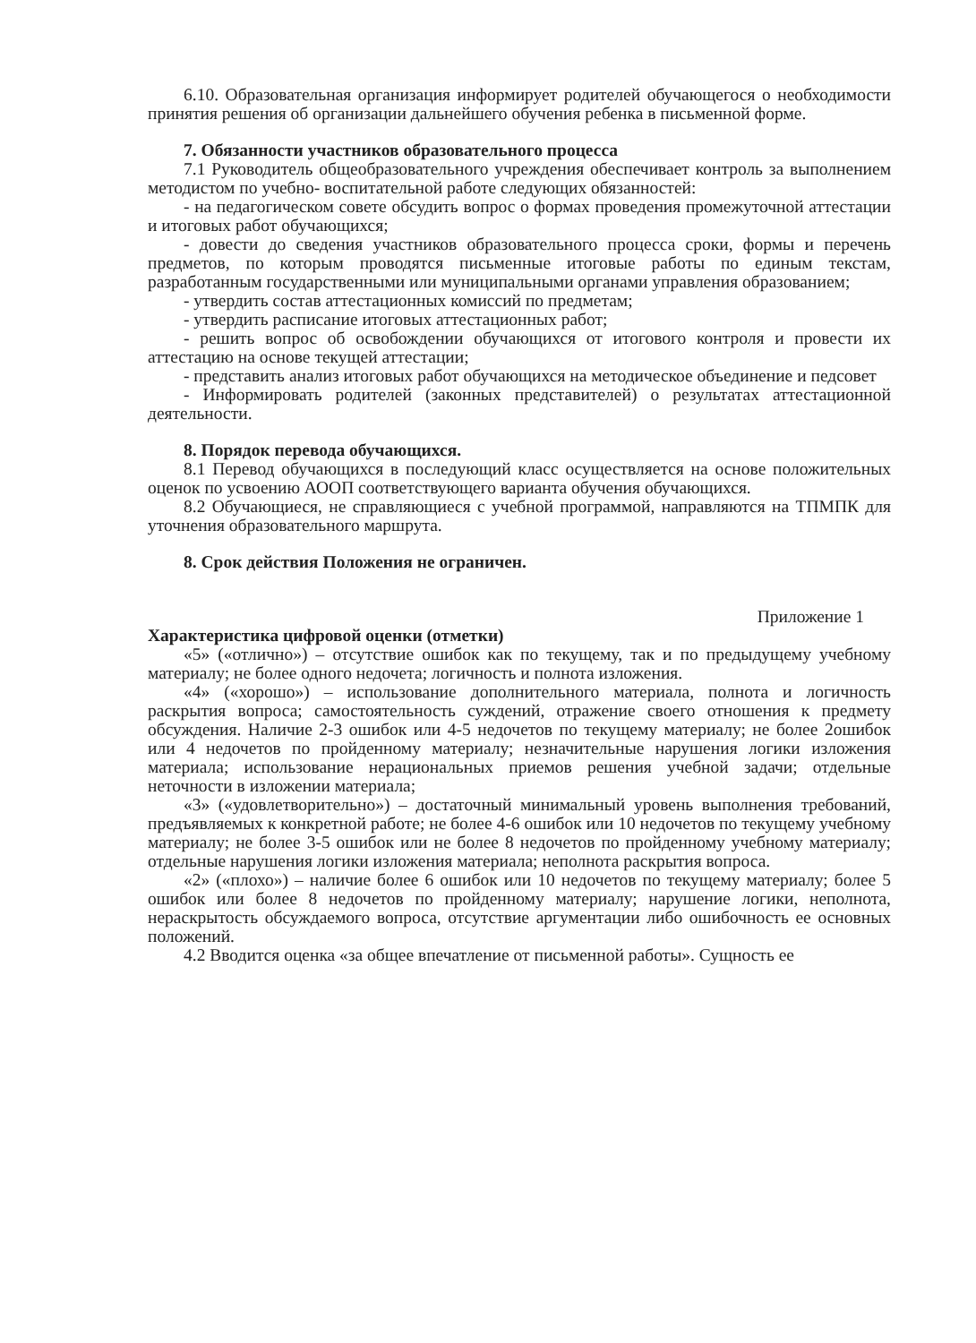6.10. Образовательная организация информирует родителей обучающегося о необходимости принятия решения об организации дальнейшего обучения ребенка в письменной форме.
7. Обязанности участников образовательного процесса
7.1 Руководитель общеобразовательного учреждения обеспечивает контроль за выполнением методистом по учебно- воспитательной работе следующих обязанностей:
- на педагогическом совете обсудить вопрос о формах проведения промежуточной аттестации и итоговых работ обучающихся;
- довести до сведения участников образовательного процесса сроки, формы и перечень предметов, по которым проводятся письменные итоговые работы по единым текстам, разработанным государственными или муниципальными органами управления образованием;
- утвердить состав аттестационных комиссий по предметам;
- утвердить расписание итоговых аттестационных работ;
- решить вопрос об освобождении обучающихся от итогового контроля и провести их аттестацию на основе текущей аттестации;
- представить анализ итоговых работ обучающихся на методическое объединение и педсовет
- Информировать родителей (законных представителей) о результатах аттестационной деятельности.
8. Порядок перевода обучающихся.
8.1 Перевод обучающихся в последующий класс осуществляется на основе положительных оценок по усвоению АООП соответствующего варианта обучения обучающихся.
8.2 Обучающиеся, не справляющиеся с учебной программой, направляются на ТПМПК для уточнения образовательного маршрута.
8. Срок действия Положения не ограничен.
Приложение 1
Характеристика цифровой оценки (отметки)
«5» («отлично») – отсутствие ошибок как по текущему, так и по предыдущему учебному материалу; не более одного недочета; логичность и полнота изложения.
«4» («хорошо») – использование дополнительного материала, полнота и логичность раскрытия вопроса; самостоятельность суждений, отражение своего отношения к предмету обсуждения. Наличие 2-3 ошибок или 4-5 недочетов по текущему материалу; не более 2ошибок или 4 недочетов по пройденному материалу; незначительные нарушения логики изложения материала; использование нерациональных приемов решения учебной задачи; отдельные неточности в изложении материала;
«3» («удовлетворительно») – достаточный минимальный уровень выполнения требований, предъявляемых к конкретной работе; не более 4-6 ошибок или 10 недочетов по текущему учебному материалу; не более 3-5 ошибок или не более 8 недочетов по пройденному учебному материалу; отдельные нарушения логики изложения материала; неполнота раскрытия вопроса.
«2» («плохо») – наличие более 6 ошибок или 10 недочетов по текущему материалу; более 5 ошибок или более 8 недочетов по пройденному материалу; нарушение логики, неполнота, нераскрытость обсуждаемого вопроса, отсутствие аргументации либо ошибочность ее основных положений.
4.2 Вводится оценка «за общее впечатление от письменной работы». Сущность ее